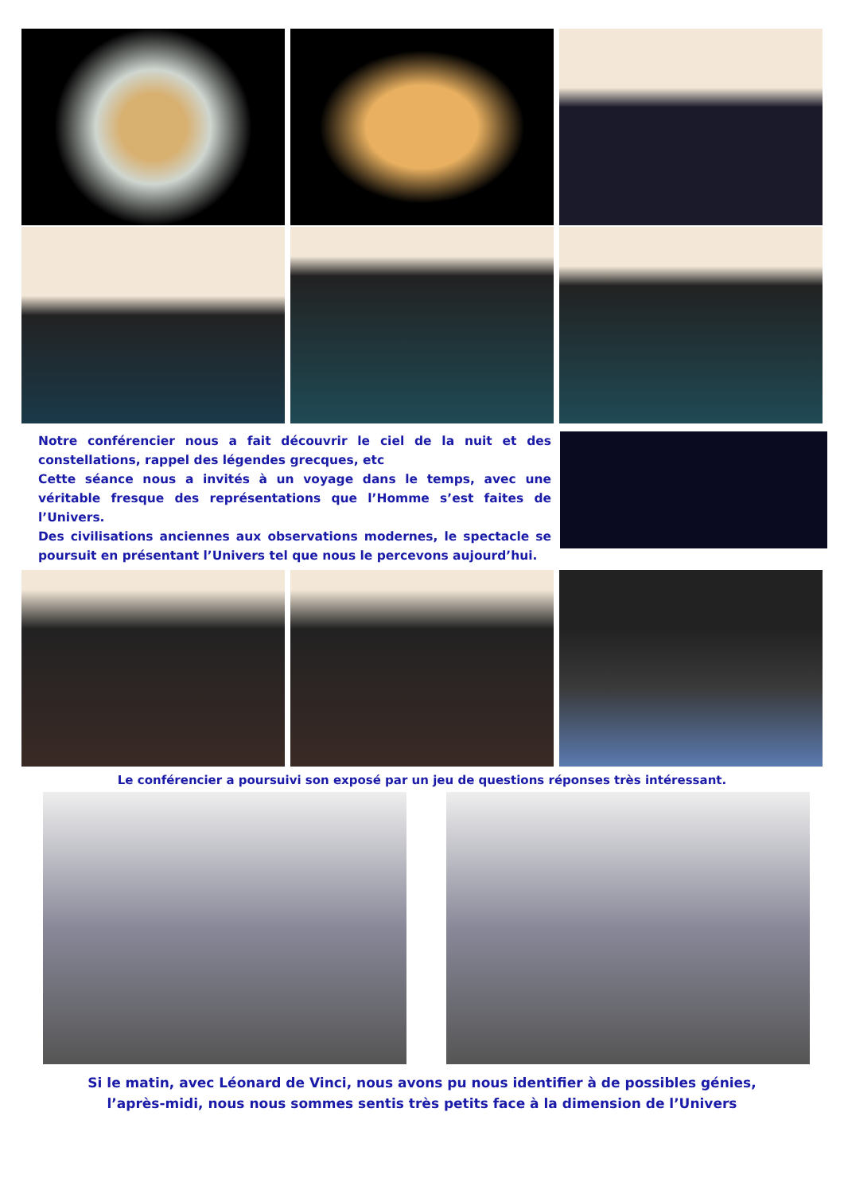Notre conférencier nous a fait découvrir le ciel de la nuit et des constellations, rappel des légendes grecques, etc
Cette séance nous a invités à un voyage dans le temps, avec une véritable fresque des représentations que l’Homme s’est faites de l’Univers.
Des civilisations anciennes aux observations modernes, le spectacle se poursuit en présentant l’Univers tel que nous le percevons aujourd’hui.
Le conférencier a poursuivi son exposé par un jeu de questions réponses très intéressant.
Si le matin, avec Léonard de Vinci, nous avons pu nous identifier à de possibles génies,
l’après-midi, nous nous sommes sentis très petits face à la dimension de l’Univers